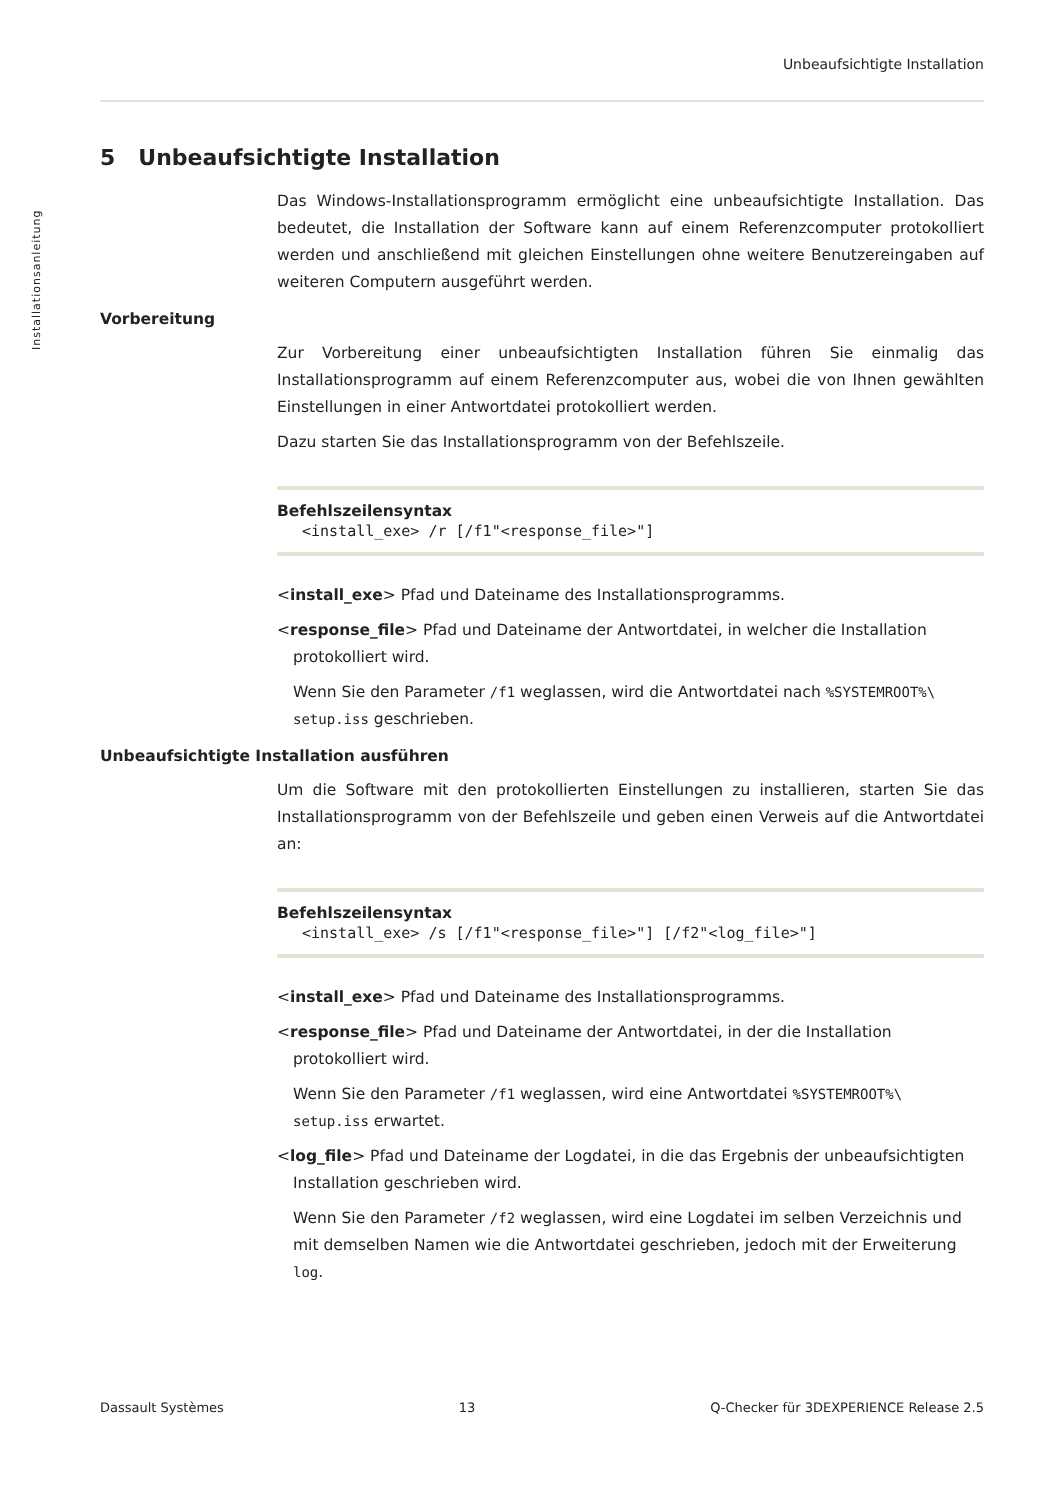Installationsanleitung
Unbeaufsichtigte Installation
5 Unbeaufsichtigte Installation
Das Windows-Installationsprogramm ermöglicht eine unbeaufsichtigte Installation. Das bedeutet, die Installation der Software kann auf einem Referenzcomputer protokolliert werden und anschließend mit gleichen Einstellungen ohne weitere Benutzereingaben auf weiteren Computern ausgeführt werden.
Vorbereitung
Zur Vorbereitung einer unbeaufsichtigten Installation führen Sie einmalig das Installationsprogramm auf einem Referenzcomputer aus, wobei die von Ihnen gewählten Einstellungen in einer Antwortdatei protokolliert werden.
Dazu starten Sie das Installationsprogramm von der Befehlszeile.
Befehlszeilensyntax
<install_exe> /r [/f1"<response_file>"]
<install_exe> Pfad und Dateiname des Installationsprogramms.
<response_file> Pfad und Dateiname der Antwortdatei, in welcher die Installation protokolliert wird.
Wenn Sie den Parameter /f1 weglassen, wird die Antwortdatei nach %SYSTEMROOT%\ setup.iss geschrieben.
Unbeaufsichtigte Installation ausführen
Um die Software mit den protokollierten Einstellungen zu installieren, starten Sie das Installationsprogramm von der Befehlszeile und geben einen Verweis auf die Antwortdatei an:
Befehlszeilensyntax
<install_exe> /s [/f1"<response_file>"] [/f2"<log_file>"]
<install_exe> Pfad und Dateiname des Installationsprogramms.
<response_file> Pfad und Dateiname der Antwortdatei, in der die Installation protokolliert wird.
Wenn Sie den Parameter /f1 weglassen, wird eine Antwortdatei %SYSTEMROOT%\ setup.iss erwartet.
<log_file> Pfad und Dateiname der Logdatei, in die das Ergebnis der unbeaufsichtigten Installation geschrieben wird.
Wenn Sie den Parameter /f2 weglassen, wird eine Logdatei im selben Verzeichnis und mit demselben Namen wie die Antwortdatei geschrieben, jedoch mit der Erweiterung log.
Dassault Systèmes 13 Q-Checker für 3DEXPERIENCE Release 2.5